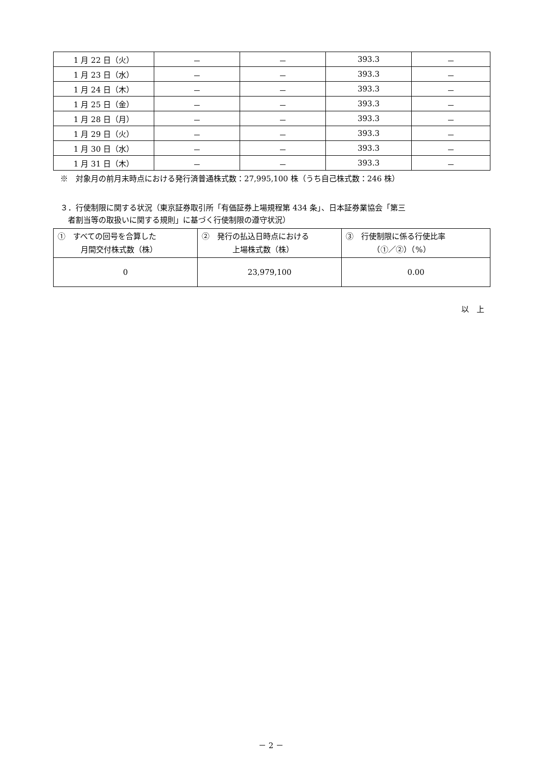| 1 月 22 日（火） | － | － | 393.3 | － |
| 1 月 23 日（水） | － | － | 393.3 | － |
| 1 月 24 日（木） | － | － | 393.3 | － |
| 1 月 25 日（金） | － | － | 393.3 | － |
| 1 月 28 日（月） | － | － | 393.3 | － |
| 1 月 29 日（火） | － | － | 393.3 | － |
| 1 月 30 日（水） | － | － | 393.3 | － |
| 1 月 31 日（木） | － | － | 393.3 | － |
※　対象月の前月末時点における発行済普通株式数：27,995,100 株（うち自己株式数：246 株）
３．行使制限に関する状況（東京証券取引所「有価証券上場規程第 434 条」、日本証券業協会「第三
　者割当等の取扱いに関する規則」に基づく行使制限の遵守状況）
| ① すべての回号を合算した 月間交付株式数（株） | ② 発行の払込日時点における 上場株式数（株） | ③ 行使制限に係る行使比率 （①／②）（%） |
| 0 | 23,979,100 | 0.00 |
以　上
－ 2 －